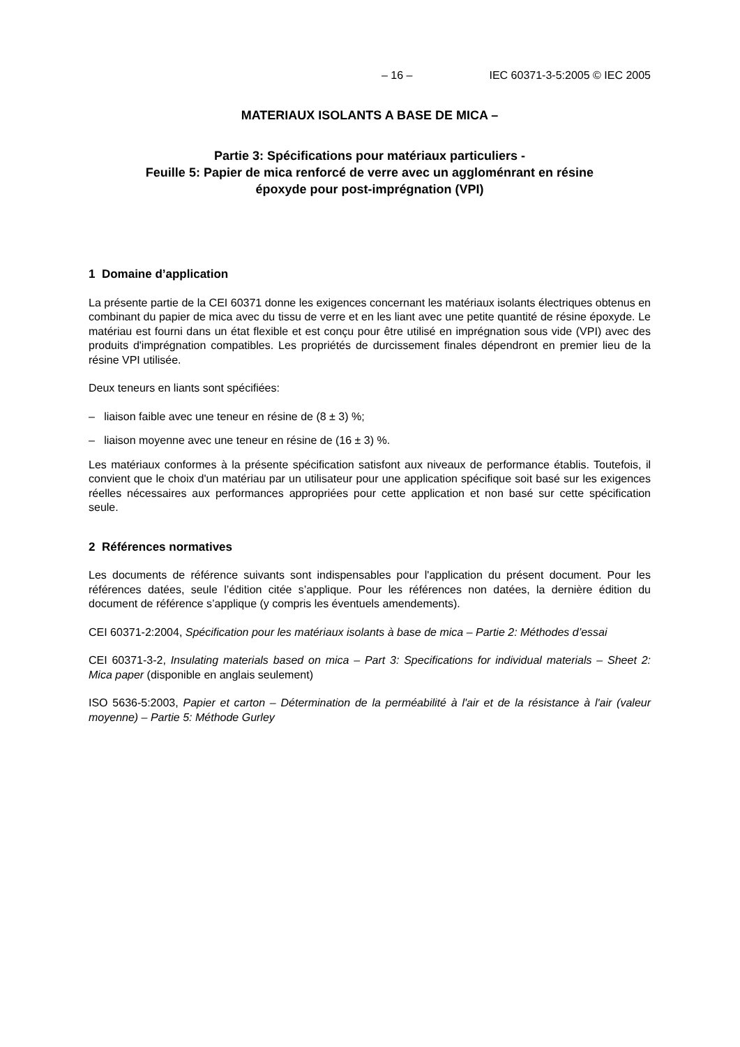– 16 – IEC 60371-3-5:2005 © IEC 2005
MATERIAUX ISOLANTS A BASE DE MICA –
Partie 3: Spécifications pour matériaux particuliers -
Feuille 5: Papier de mica renforcé de verre avec un aggloménrant en résine
époxyde pour post-imprégnation (VPI)
1 Domaine d’application
La présente partie de la CEI 60371 donne les exigences concernant les matériaux isolants électriques obtenus en combinant du papier de mica avec du tissu de verre et en les liant avec une petite quantité de résine époxyde. Le matériau est fourni dans un état flexible et est conçu pour être utilisé en imprégnation sous vide (VPI) avec des produits d'imprégnation compatibles. Les propriétés de durcissement finales dépendront en premier lieu de la résine VPI utilisée.
Deux teneurs en liants sont spécifiées:
– liaison faible avec une teneur en résine de (8 ± 3) %;
– liaison moyenne avec une teneur en résine de (16 ± 3) %.
Les matériaux conformes à la présente spécification satisfont aux niveaux de performance établis. Toutefois, il convient que le choix d'un matériau par un utilisateur pour une application spécifique soit basé sur les exigences réelles nécessaires aux performances appropriées pour cette application et non basé sur cette spécification seule.
2 Références normatives
Les documents de référence suivants sont indispensables pour l'application du présent document. Pour les références datées, seule l’édition citée s’applique. Pour les références non datées, la dernière édition du document de référence s’applique (y compris les éventuels amendements).
CEI 60371-2:2004, Spécification pour les matériaux isolants à base de mica – Partie 2: Méthodes d’essai
CEI 60371-3-2, Insulating materials based on mica – Part 3: Specifications for individual materials – Sheet 2: Mica paper (disponible en anglais seulement)
ISO 5636-5:2003, Papier et carton – Détermination de la perméabilité à l'air et de la résistance à l'air (valeur moyenne) – Partie 5: Méthode Gurley